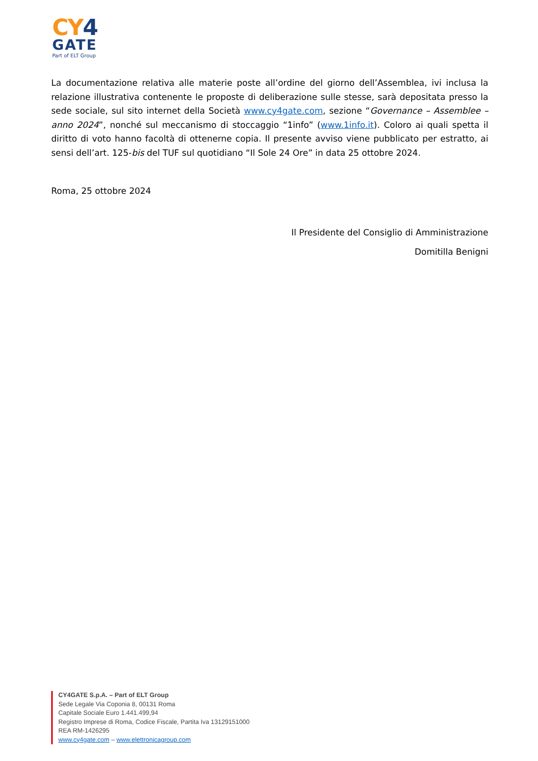CY4
GATE
Part of ELT Group
La documentazione relativa alle materie poste all’ordine del giorno dell’Assemblea, ivi inclusa la relazione illustrativa contenente le proposte di deliberazione sulle stesse, sarà depositata presso la sede sociale, sul sito internet della Società www.cy4gate.com, sezione “Governance – Assemblee – anno 2024”, nonché sul meccanismo di stoccaggio “1info” (www.1info.it). Coloro ai quali spetta il diritto di voto hanno facoltà di ottenerne copia. Il presente avviso viene pubblicato per estratto, ai sensi dell’art. 125-bis del TUF sul quotidiano “Il Sole 24 Ore” in data 25 ottobre 2024.
Roma, 25 ottobre 2024
Il Presidente del Consiglio di Amministrazione
Domitilla Benigni
CY4GATE S.p.A. – Part of ELT Group
Sede Legale Via Coponia 8, 00131 Roma
Capitale Sociale Euro 1.441.499,94
Registro Imprese di Roma, Codice Fiscale, Partita Iva 13129151000
REA RM-1426295
www.cy4gate.com – www.elettronicagroup.com